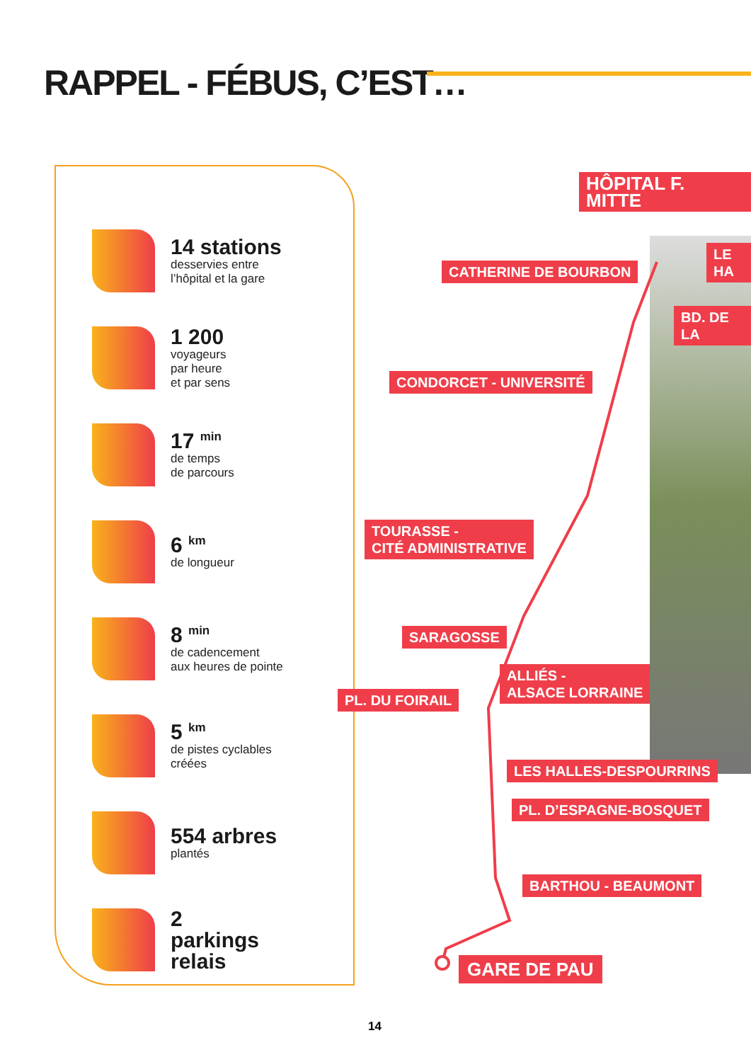RAPPEL - FÉBUS, C’EST…
14 stations
desservies entre
l’hôpital et la gare
1 200
voyageurs
par heure
et par sens
17 <sup>min</sup>
de temps
de parcours
6 <sup>km</sup>
de longueur
8 <sup>min</sup>
de cadencement
aux heures de pointe
5 <sup>km</sup>
de pistes cyclables
créées
554 arbres
plantés
2
parkings
relais
HÔPITAL F. MITTE
LE HA
CATHERINE DE BOURBON
BD. DE LA
CONDORCET - UNIVERSITÉ
TOURASSE -
CITÉ ADMINISTRATIVE
SARAGOSSE
ALLIÉS -
ALSACE LORRAINE
PL. DU FOIRAIL
LES HALLES-DESPOURRINS
PL. D’ESPAGNE-BOSQUET
BARTHOU - BEAUMONT
GARE DE PAU
14